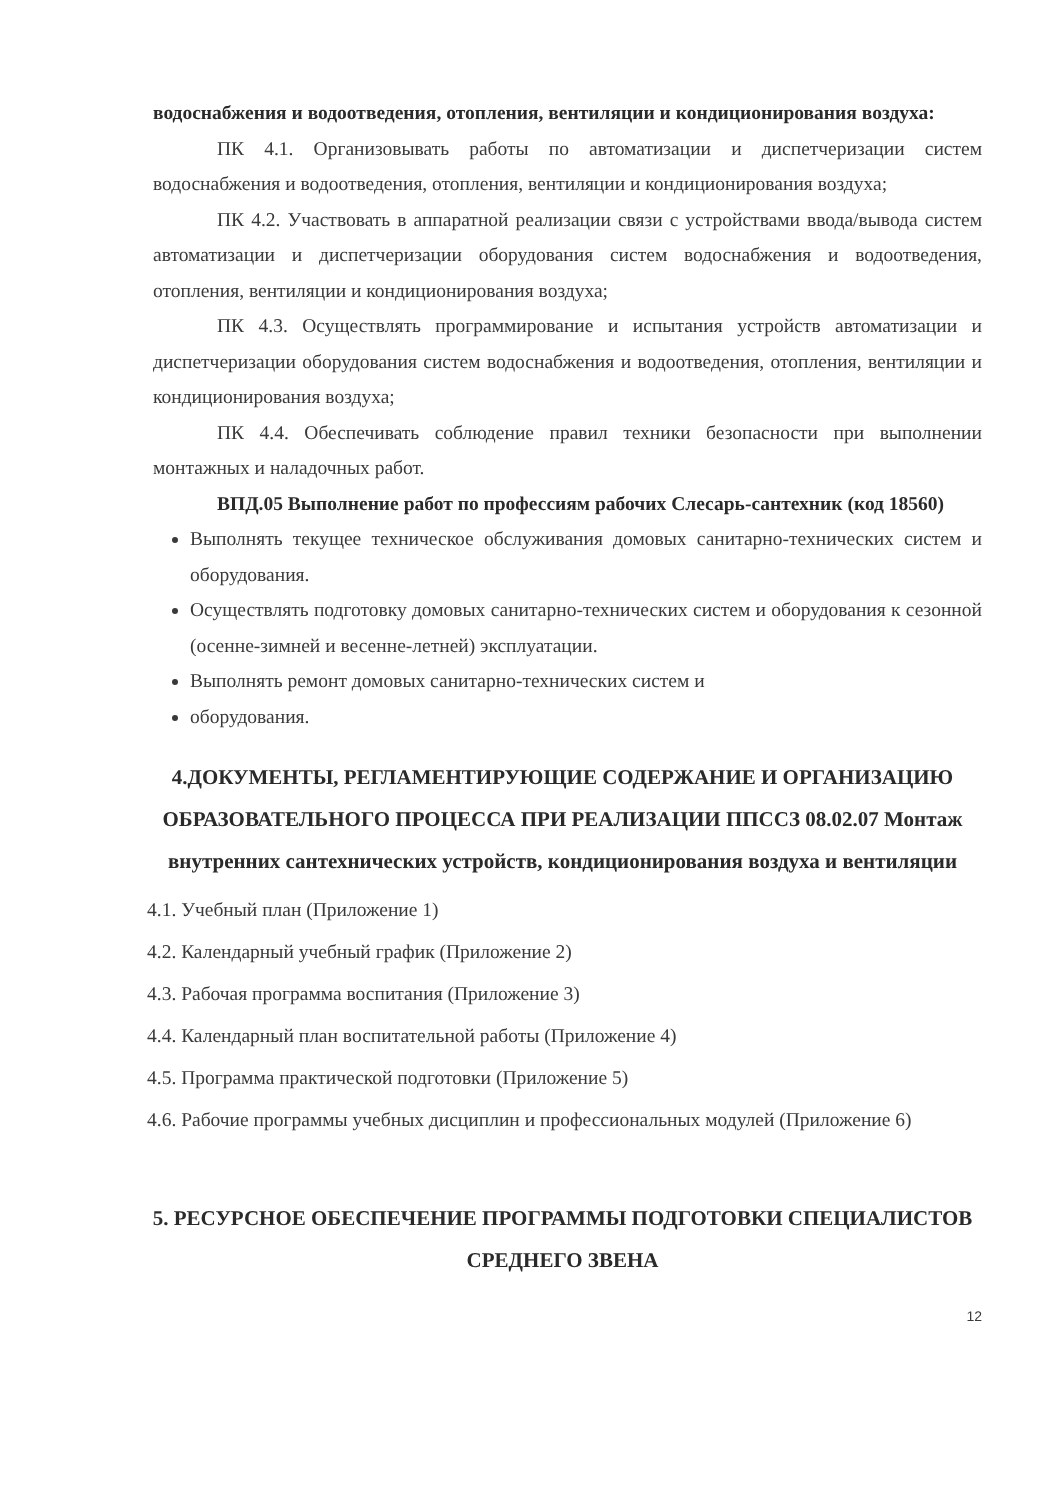водоснабжения и водоотведения, отопления, вентиляции и кондиционирования воздуха:
ПК 4.1. Организовывать работы по автоматизации и диспетчеризации систем водоснабжения и водоотведения, отопления, вентиляции и кондиционирования воздуха;
ПК 4.2. Участвовать в аппаратной реализации связи с устройствами ввода/вывода систем автоматизации и диспетчеризации оборудования систем водоснабжения и водоотведения, отопления, вентиляции и кондиционирования воздуха;
ПК 4.3. Осуществлять программирование и испытания устройств автоматизации и диспетчеризации оборудования систем водоснабжения и водоотведения, отопления, вентиляции и кондиционирования воздуха;
ПК 4.4. Обеспечивать соблюдение правил техники безопасности при выполнении монтажных и наладочных работ.
ВПД.05 Выполнение работ по профессиям рабочих Слесарь-сантехник (код 18560)
Выполнять текущее техническое обслуживания домовых санитарно-технических систем и оборудования.
Осуществлять подготовку домовых санитарно-технических систем и оборудования к сезонной (осенне-зимней и весенне-летней) эксплуатации.
Выполнять ремонт домовых санитарно-технических систем и
оборудования.
4.ДОКУМЕНТЫ, РЕГЛАМЕНТИРУЮЩИЕ СОДЕРЖАНИЕ И ОРГАНИЗАЦИЮ ОБРАЗОВАТЕЛЬНОГО ПРОЦЕССА ПРИ РЕАЛИЗАЦИИ ППССЗ 08.02.07 Монтаж внутренних сантехнических устройств, кондиционирования воздуха и вентиляции
4.1. Учебный план (Приложение 1)
4.2. Календарный учебный график (Приложение 2)
4.3. Рабочая программа воспитания (Приложение 3)
4.4. Календарный план воспитательной работы (Приложение 4)
4.5. Программа практической подготовки (Приложение 5)
4.6. Рабочие программы учебных дисциплин и профессиональных модулей (Приложение 6)
5. РЕСУРСНОЕ ОБЕСПЕЧЕНИЕ ПРОГРАММЫ ПОДГОТОВКИ СПЕЦИАЛИСТОВ СРЕДНЕГО ЗВЕНА
12